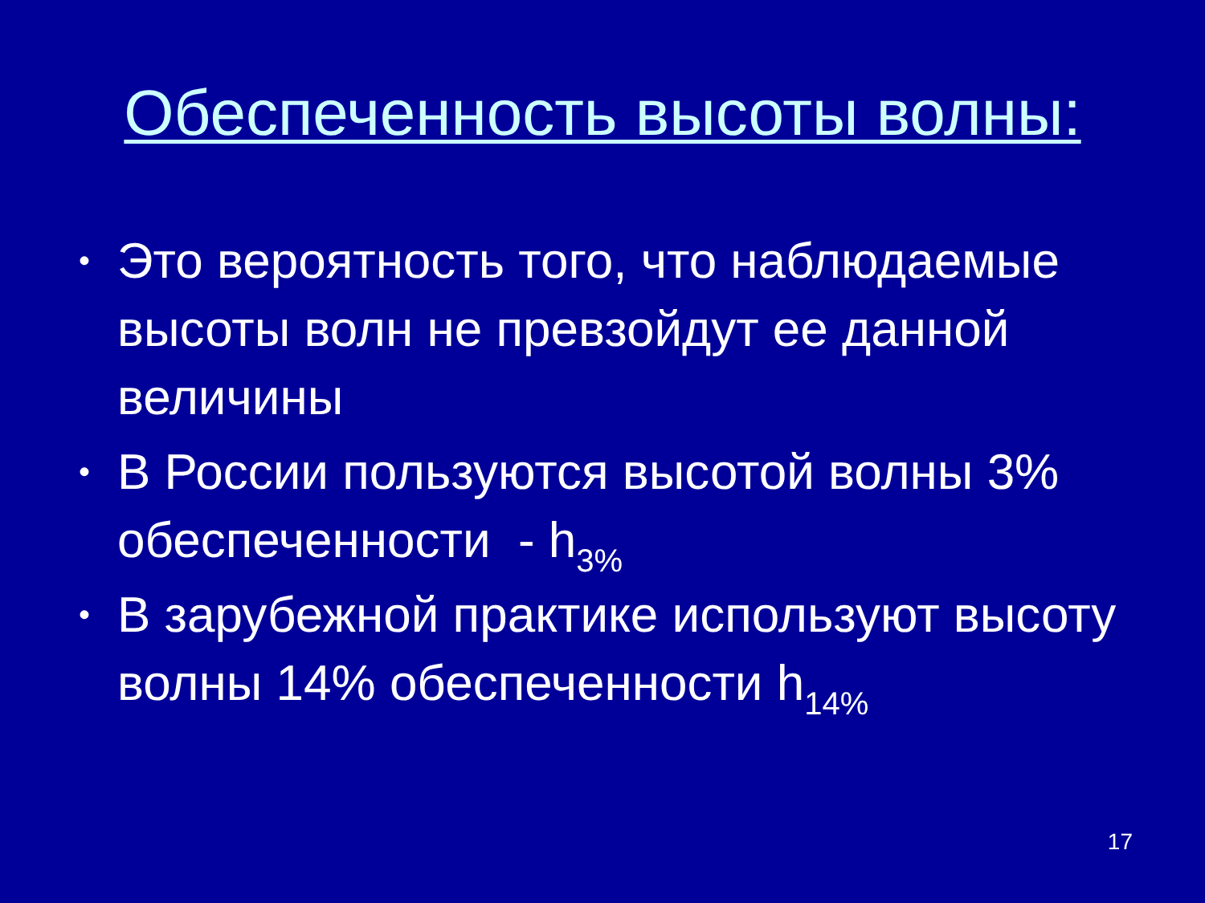Обеспеченность высоты волны:
• Это вероятность того, что наблюдаемые высоты волн не превзойдут ее данной величины
• В России пользуются высотой волны 3% обеспеченности - h<sub>3%</sub>
• В зарубежной практике используют высоту волны 14% обеспеченности h<sub>14%</sub>
17